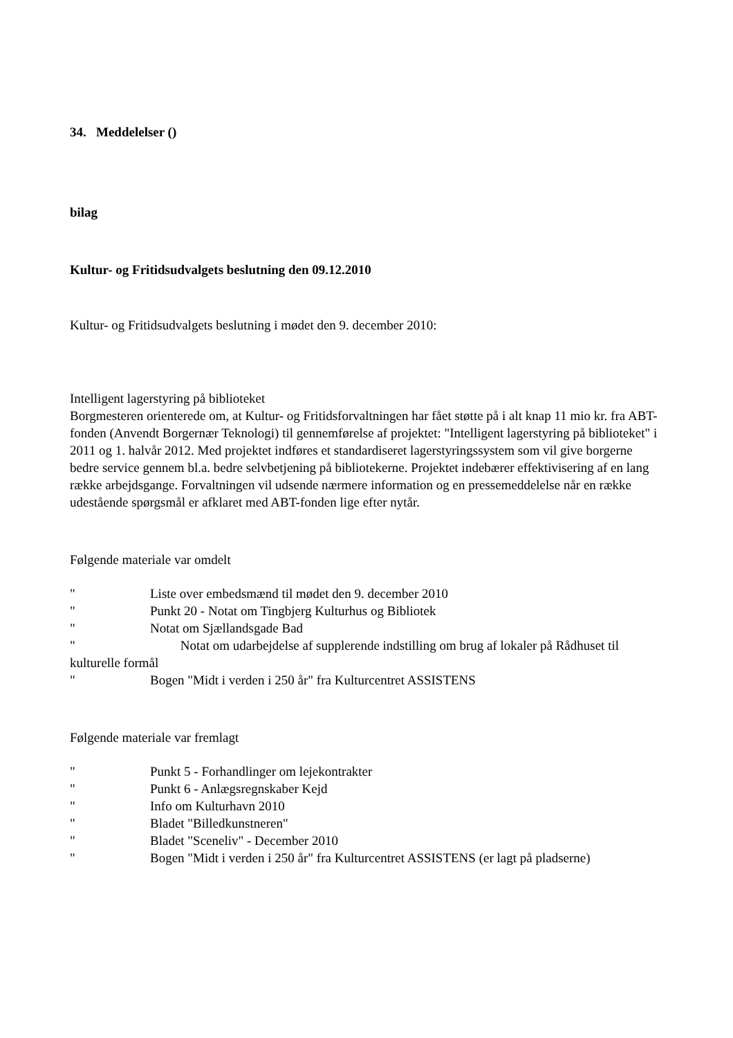34. Meddelelser ()
bilag
Kultur- og Fritidsudvalgets beslutning den 09.12.2010
Kultur- og Fritidsudvalgets beslutning i mødet den 9. december 2010:
Intelligent lagerstyring på biblioteket
Borgmesteren orienterede om, at Kultur- og Fritidsforvaltningen har fået støtte på i alt knap 11 mio kr. fra ABT-fonden (Anvendt Borgernær Teknologi) til gennemførelse af projektet: "Intelligent lagerstyring på biblioteket" i 2011 og 1. halvår 2012. Med projektet indføres et standardiseret lagerstyringssystem som vil give borgerne bedre service gennem bl.a. bedre selvbetjening på bibliotekerne. Projektet indebærer effektivisering af en lang række arbejdsgange. Forvaltningen vil udsende nærmere information og en pressemeddelelse når en række udestående spørgsmål er afklaret med ABT-fonden lige efter nytår.
Følgende materiale var omdelt
" Liste over embedsmænd til mødet den 9. december 2010
" Punkt 20 - Notat om Tingbjerg Kulturhus og Bibliotek
" Notat om Sjællandsgade Bad
" Notat om udarbejdelse af supplerende indstilling om brug af lokaler på Rådhuset til kulturelle formål
" Bogen "Midt i verden i 250 år" fra Kulturcentret ASSISTENS
Følgende materiale var fremlagt
" Punkt 5 - Forhandlinger om lejekontrakter
" Punkt 6 - Anlægsregnskaber Kejd
" Info om Kulturhavn 2010
" Bladet "Billedkunstneren"
" Bladet "Sceneliv" - December 2010
" Bogen "Midt i verden i 250 år" fra Kulturcentret ASSISTENS (er lagt på pladserne)